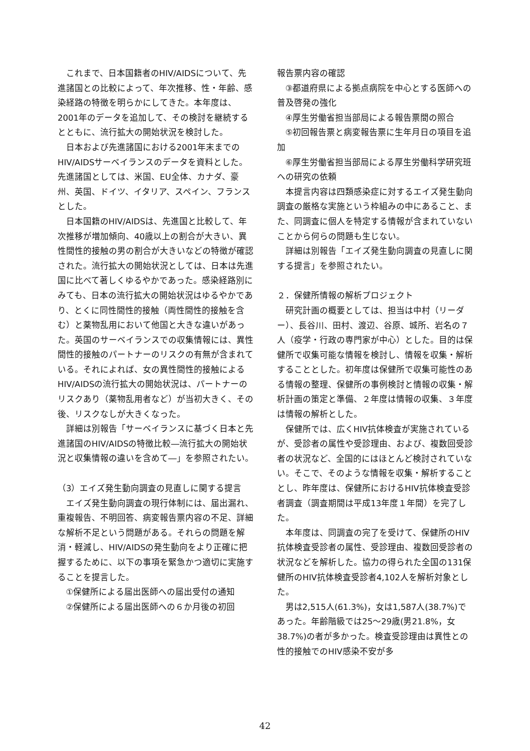これまで、日本国籍者のHIV/AIDSについて、先進諸国との比較によって、年次推移、性・年齢、感染経路の特徴を明らかにしてきた。本年度は、2001年のデータを追加して、その検討を継続するとともに、流行拡大の開始状況を検討した。
日本および先進諸国における2001年末までのHIV/AIDSサーベイランスのデータを資料とした。先進諸国としては、米国、EU全体、カナダ、豪州、英国、ドイツ、イタリア、スペイン、フランスとした。
日本国籍のHIV/AIDSは、先進国と比較して、年次推移が増加傾向、40歳以上の割合が大きい、異性間性的接触の男の割合が大きいなどの特徴が確認された。流行拡大の開始状況としては、日本は先進国に比べて著しくゆるやかであった。感染経路別にみても、日本の流行拡大の開始状況はゆるやかであり、とくに同性間性的接触（両性間性的接触を含む）と薬物乱用において他国と大きな違いがあった。英国のサーベイランスでの収集情報には、異性間性的接触のパートナーのリスクの有無が含まれている。それによれば、女の異性間性的接触によるHIV/AIDSの流行拡大の開始状況は、パートナーのリスクあり（薬物乱用者など）が当初大きく、その後、リスクなしが大きくなった。
詳細は別報告「サーベイランスに基づく日本と先進諸国のHIV/AIDSの特徴比較―流行拡大の開始状況と収集情報の違いを含めて―」を参照されたい。
（3）エイズ発生動向調査の見直しに関する提言
エイズ発生動向調査の現行体制には、届出漏れ、重複報告、不明回答、病変報告票内容の不足、詳細な解析不足という問題がある。それらの問題を解消・軽減し、HIV/AIDSの発生動向をより正確に把握するために、以下の事項を緊急かつ適切に実施することを提言した。
①保健所による届出医師への届出受付の通知
②保健所による届出医師への６か月後の初回
報告票内容の確認
③都道府県による拠点病院を中心とする医師への普及啓発の強化
④厚生労働省担当部局による報告票間の照合
⑤初回報告票と病変報告票に生年月日の項目を追加
⑥厚生労働省担当部局による厚生労働科学研究班への研究の依頼
本提言内容は四類感染症に対するエイズ発生動向調査の厳格な実施という枠組みの中にあること、また、同調査に個人を特定する情報が含まれていないことから何らの問題も生じない。
詳細は別報告「エイズ発生動向調査の見直しに関する提言」を参照されたい。
２．保健所情報の解析プロジェクト
研究計画の概要としては、担当は中村（リーダー）、長谷川、田村、渡辺、谷原、城所、岩名の７人（疫学・行政の専門家が中心）とした。目的は保健所で収集可能な情報を検討し、情報を収集・解析することとした。初年度は保健所で収集可能性のある情報の整理、保健所の事例検討と情報の収集・解析計画の策定と準備、２年度は情報の収集、３年度は情報の解析とした。
保健所では、広くHIV抗体検査が実施されているが、受診者の属性や受診理由、および、複数回受診者の状況など、全国的にはほとんど検討されていない。そこで、そのような情報を収集・解析することとし、昨年度は、保健所におけるHIV抗体検査受診者調査（調査期間は平成13年度１年間）を完了した。
本年度は、同調査の完了を受けて、保健所のHIV抗体検査受診者の属性、受診理由、複数回受診者の状況などを解析した。協力の得られた全国の131保健所のHIV抗体検査受診者4,102人を解析対象とした。
男は2,515人(61.3%)，女は1,587人(38.7%)であった。年齢階級では25～29歳(男21.8%，女38.7%)の者が多かった。検査受診理由は異性との性的接触でのHIV感染不安が多
42